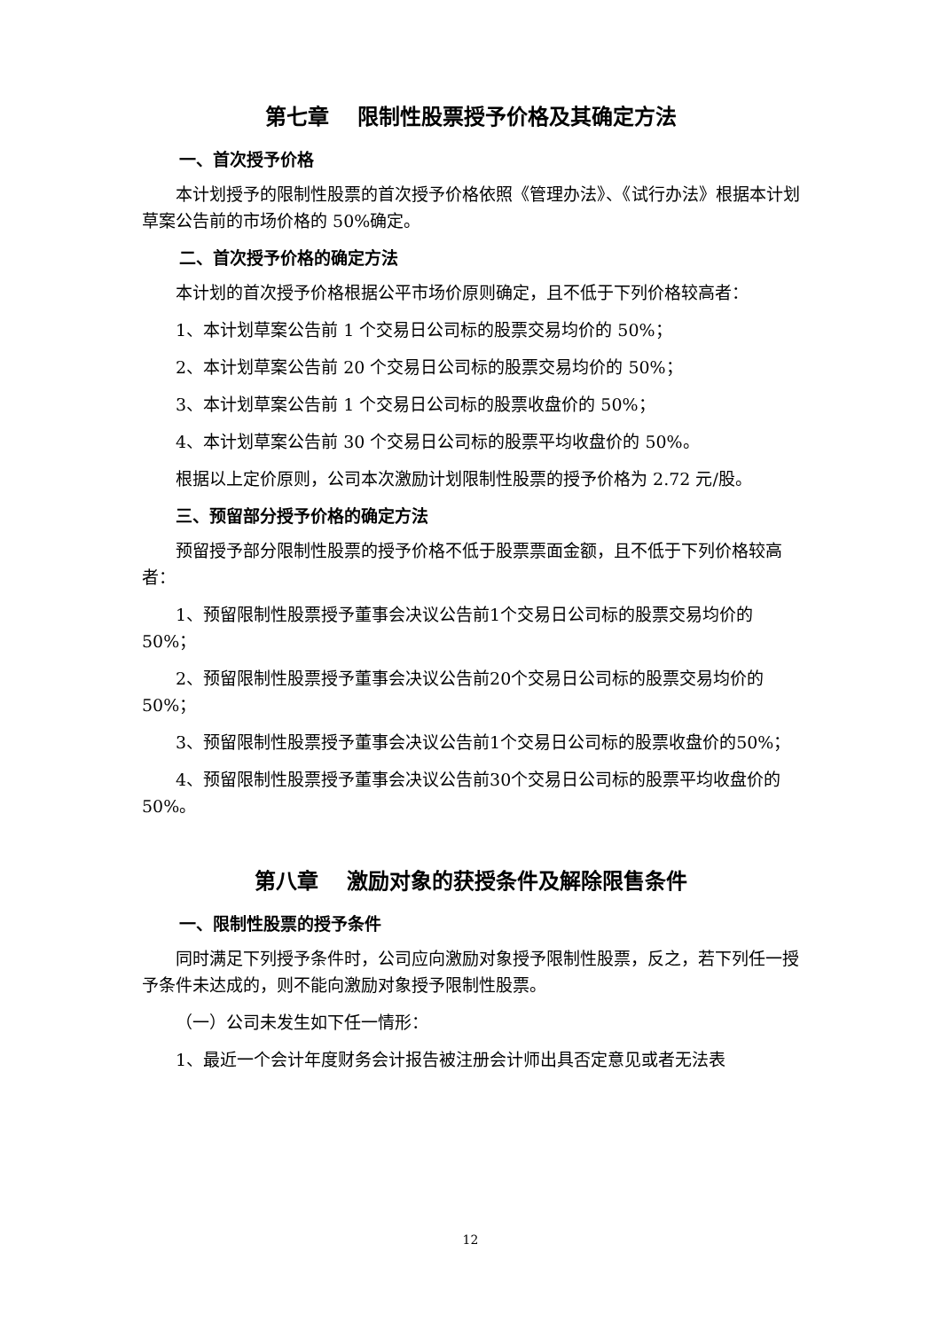第七章　 限制性股票授予价格及其确定方法
一、首次授予价格
本计划授予的限制性股票的首次授予价格依照《管理办法》、《试行办法》根据本计划草案公告前的市场价格的 50%确定。
二、首次授予价格的确定方法
本计划的首次授予价格根据公平市场价原则确定，且不低于下列价格较高者：
1、本计划草案公告前 1 个交易日公司标的股票交易均价的 50%；
2、本计划草案公告前 20 个交易日公司标的股票交易均价的 50%；
3、本计划草案公告前 1 个交易日公司标的股票收盘价的 50%；
4、本计划草案公告前 30 个交易日公司标的股票平均收盘价的 50%。
根据以上定价原则，公司本次激励计划限制性股票的授予价格为 2.72 元/股。
三、预留部分授予价格的确定方法
预留授予部分限制性股票的授予价格不低于股票票面金额，且不低于下列价格较高者：
1、预留限制性股票授予董事会决议公告前1个交易日公司标的股票交易均价的50%；
2、预留限制性股票授予董事会决议公告前20个交易日公司标的股票交易均价的50%；
3、预留限制性股票授予董事会决议公告前1个交易日公司标的股票收盘价的50%；
4、预留限制性股票授予董事会决议公告前30个交易日公司标的股票平均收盘价的50%。
第八章　 激励对象的获授条件及解除限售条件
一、限制性股票的授予条件
同时满足下列授予条件时，公司应向激励对象授予限制性股票，反之，若下列任一授予条件未达成的，则不能向激励对象授予限制性股票。
（一）公司未发生如下任一情形：
1、最近一个会计年度财务会计报告被注册会计师出具否定意见或者无法表
12